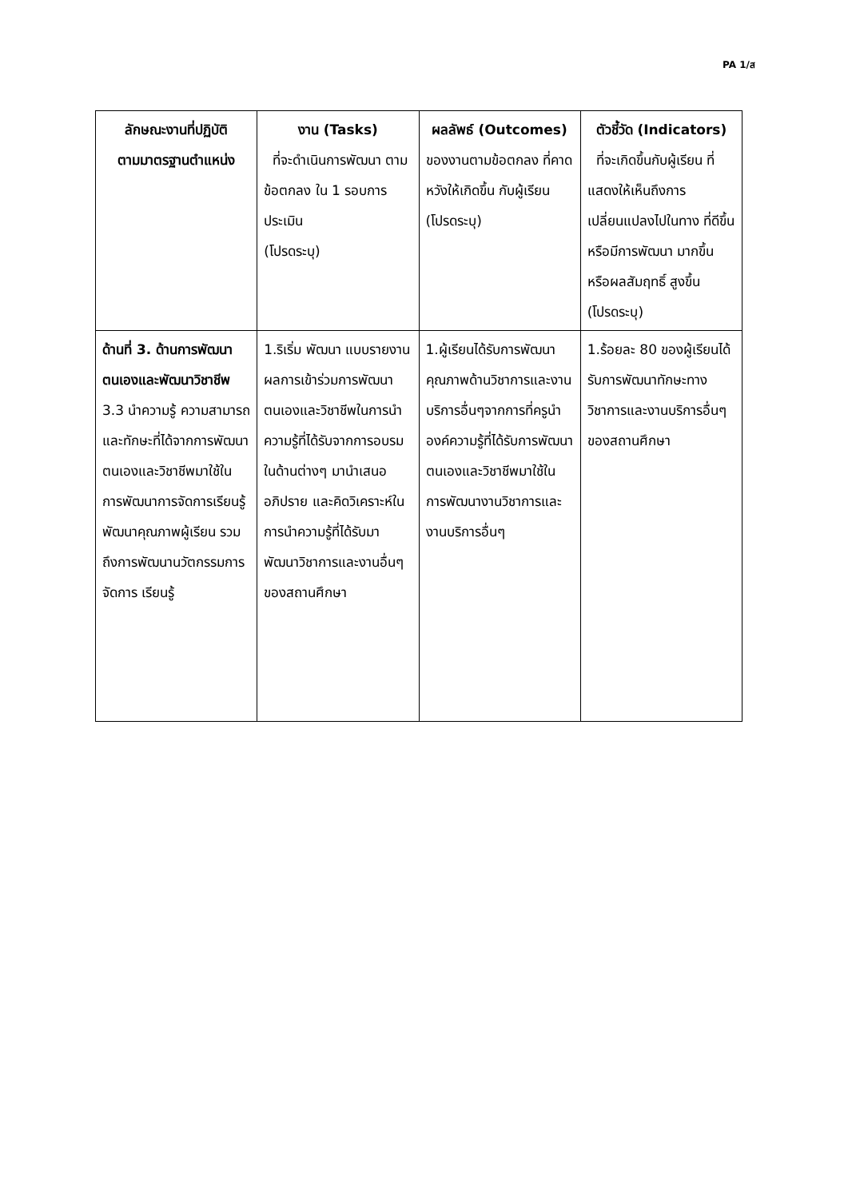PA 1/ส
| ลักษณะงานที่ปฏิบัติ ตามมาตรฐานตำแหน่ง | งาน (Tasks) ที่จะดำเนินการพัฒนา ตามข้อตกลง ใน 1 รอบการประเมิน (โปรดระบุ) | ผลลัพธ์ (Outcomes) ของงานตามข้อตกลง ที่คาดหวังให้เกิดขึ้น กับผู้เรียน (โปรดระบุ) | ตัวชี้วัด (Indicators) ที่จะเกิดขึ้นกับผู้เรียน ที่แสดงให้เห็นถึงการเปลี่ยนแปลงไปในทาง ที่ดีขึ้นหรือมีการพัฒนา มากขึ้นหรือผลสัมฤทธิ์ สูงขึ้น (โปรดระบุ) |
| --- | --- | --- | --- |
| ด้านที่ 3. ด้านการพัฒนาตนเองและพัฒนาวิชาชีพ 3.3 นำความรู้ ความสามารถและทักษะที่ได้จากการพัฒนาตนเองและวิชาชีพมาใช้ในการพัฒนาการจัดการเรียนรู้ พัฒนาคุณภาพผู้เรียน รวมถึงการพัฒนานวัตกรรมการจัดการ เรียนรู้ | 1.ริเริ่ม พัฒนา แบบรายงานผลการเข้าร่วมการพัฒนาตนเองและวิชาชีพในการนำความรู้ที่ได้รับจากการอบรมในด้านต่างๆ มานำเสนอ อภิปราย และคิดวิเคราะห์ในการนำความรู้ที่ได้รับมาพัฒนาวิชาการและงานอื่นๆ ของสถานศึกษา | 1.ผู้เรียนได้รับการพัฒนาคุณภาพด้านวิชาการและงานบริการอื่นๆจากการที่ครูนำองค์ความรู้ที่ได้รับการพัฒนาตนเองและวิชาชีพมาใช้ในการพัฒนางานวิชาการและงานบริการอื่นๆ | 1.ร้อยละ 80 ของผู้เรียนได้รับการพัฒนาทักษะทางวิชาการและงานบริการอื่นๆของสถานศึกษา |